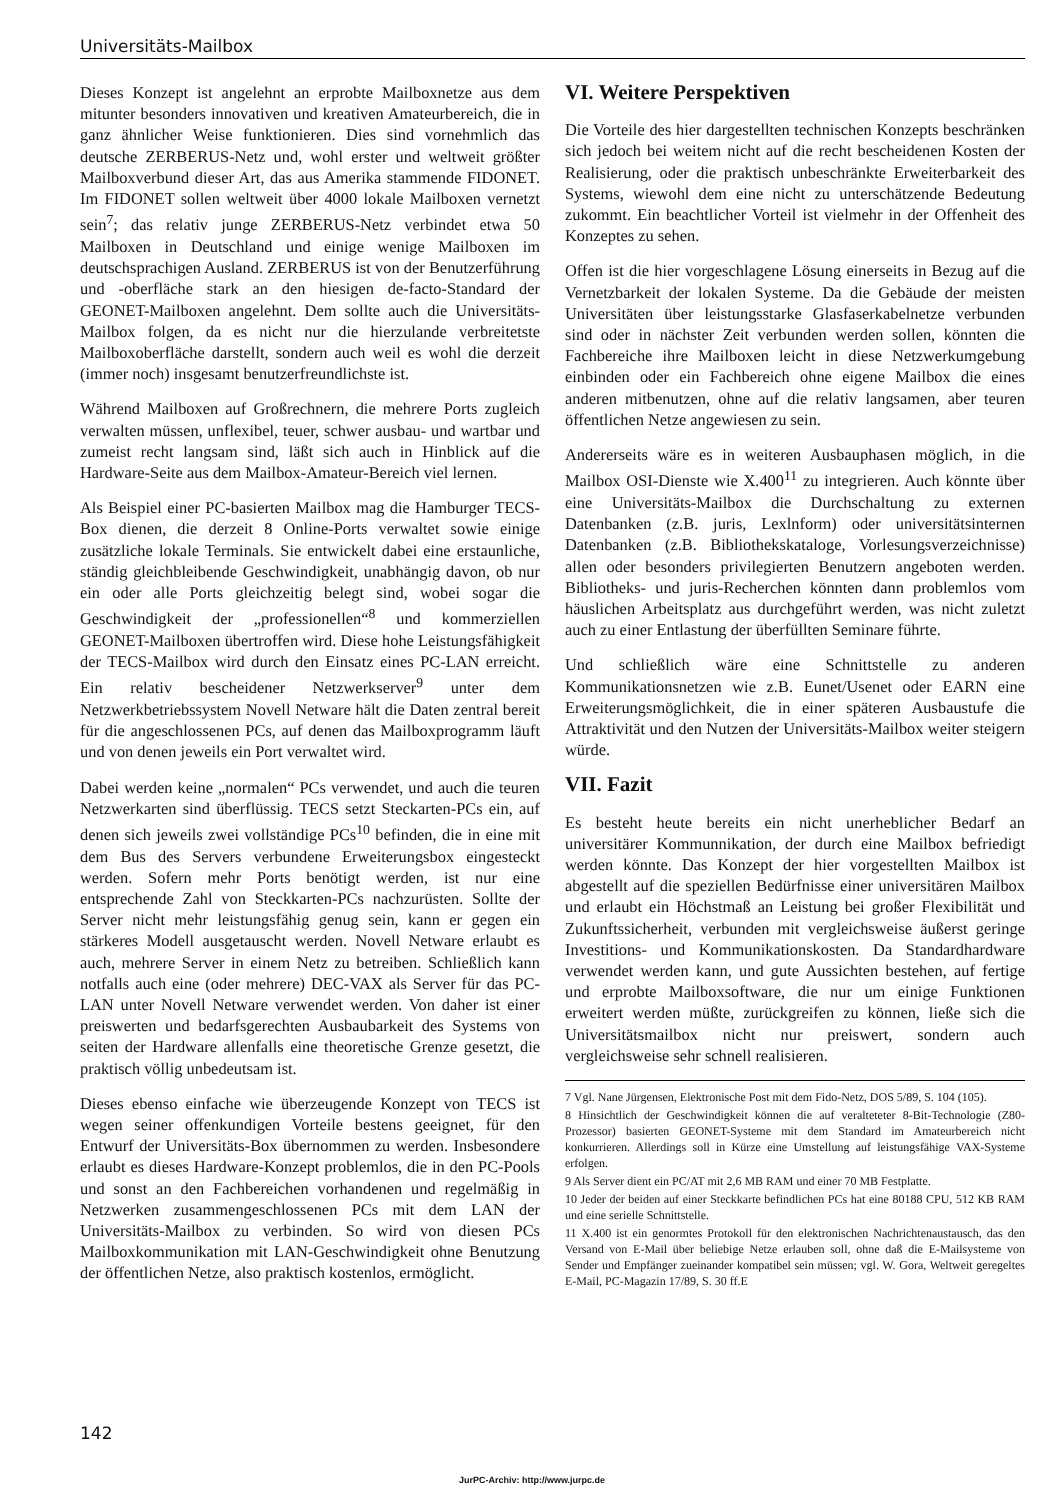Universitäts-Mailbox
Dieses Konzept ist angelehnt an erprobte Mailboxnetze aus dem mitunter besonders innovativen und kreativen Amateurbereich, die in ganz ähnlicher Weise funktionieren. Dies sind vornehmlich das deutsche ZERBERUS-Netz und, wohl erster und weltweit größter Mailboxverbund dieser Art, das aus Amerika stammende FIDONET. Im FIDONET sollen weltweit über 4000 lokale Mailboxen vernetzt sein<sup>7</sup>; das relativ junge ZERBERUS-Netz verbindet etwa 50 Mailboxen in Deutschland und einige wenige Mailboxen im deutschsprachigen Ausland. ZERBERUS ist von der Benutzerführung und -oberfläche stark an den hiesigen de-facto-Standard der GEONET-Mailboxen angelehnt. Dem sollte auch die Universitäts-Mailbox folgen, da es nicht nur die hierzulande verbreitetste Mailboxoberfläche darstellt, sondern auch weil es wohl die derzeit (immer noch) insgesamt benutzerfreundlichste ist.
Während Mailboxen auf Großrechnern, die mehrere Ports zugleich verwalten müssen, unflexibel, teuer, schwer ausbau- und wartbar und zumeist recht langsam sind, läßt sich auch in Hinblick auf die Hardware-Seite aus dem Mailbox-Amateur-Bereich viel lernen.
Als Beispiel einer PC-basierten Mailbox mag die Hamburger TECS-Box dienen, die derzeit 8 Online-Ports verwaltet sowie einige zusätzliche lokale Terminals. Sie entwickelt dabei eine erstaunliche, ständig gleichbleibende Geschwindigkeit, unabhängig davon, ob nur ein oder alle Ports gleichzeitig belegt sind, wobei sogar die Geschwindigkeit der „professionellen“<sup>8</sup> und kommerziellen GEONET-Mailboxen übertroffen wird. Diese hohe Leistungsfähigkeit der TECS-Mailbox wird durch den Einsatz eines PC-LAN erreicht. Ein relativ bescheidener Netzwerkserver<sup>9</sup> unter dem Netzwerkbetriebssystem Novell Netware hält die Daten zentral bereit für die angeschlossenen PCs, auf denen das Mailboxprogramm läuft und von denen jeweils ein Port verwaltet wird.
Dabei werden keine „normalen“ PCs verwendet, und auch die teuren Netzwerkarten sind überflüssig. TECS setzt Steckarten-PCs ein, auf denen sich jeweils zwei vollständige PCs<sup>10</sup> befinden, die in eine mit dem Bus des Servers verbundene Erweiterungsbox eingesteckt werden. Sofern mehr Ports benötigt werden, ist nur eine entsprechende Zahl von Steckkarten-PCs nachzurüsten. Sollte der Server nicht mehr leistungsfähig genug sein, kann er gegen ein stärkeres Modell ausgetauscht werden. Novell Netware erlaubt es auch, mehrere Server in einem Netz zu betreiben. Schließlich kann notfalls auch eine (oder mehrere) DEC-VAX als Server für das PC-LAN unter Novell Netware verwendet werden. Von daher ist einer preiswerten und bedarfsgerechten Ausbaubarkeit des Systems von seiten der Hardware allenfalls eine theoretische Grenze gesetzt, die praktisch völlig unbedeutsam ist.
Dieses ebenso einfache wie überzeugende Konzept von TECS ist wegen seiner offenkundigen Vorteile bestens geeignet, für den Entwurf der Universitäts-Box übernommen zu werden. Insbesondere erlaubt es dieses Hardware-Konzept problemlos, die in den PC-Pools und sonst an den Fachbereichen vorhandenen und regelmäßig in Netzwerken zusammengeschlossenen PCs mit dem LAN der Universitäts-Mailbox zu verbinden. So wird von diesen PCs Mailboxkommunikation mit LAN-Geschwindigkeit ohne Benutzung der öffentlichen Netze, also praktisch kostenlos, ermöglicht.
VI. Weitere Perspektiven
Die Vorteile des hier dargestellten technischen Konzepts beschränken sich jedoch bei weitem nicht auf die recht bescheidenen Kosten der Realisierung, oder die praktisch unbeschränkte Erweiterbarkeit des Systems, wiewohl dem eine nicht zu unterschätzende Bedeutung zukommt. Ein beachtlicher Vorteil ist vielmehr in der Offenheit des Konzeptes zu sehen.
Offen ist die hier vorgeschlagene Lösung einerseits in Bezug auf die Vernetzbarkeit der lokalen Systeme. Da die Gebäude der meisten Universitäten über leistungsstarke Glasfaserkabelnetze verbunden sind oder in nächster Zeit verbunden werden sollen, könnten die Fachbereiche ihre Mailboxen leicht in diese Netzwerkumgebung einbinden oder ein Fachbereich ohne eigene Mailbox die eines anderen mitbenutzen, ohne auf die relativ langsamen, aber teuren öffentlichen Netze angewiesen zu sein.
Andererseits wäre es in weiteren Ausbauphasen möglich, in die Mailbox OSI-Dienste wie X.400<sup>11</sup> zu integrieren. Auch könnte über eine Universitäts-Mailbox die Durchschaltung zu externen Datenbanken (z.B. juris, Lexlnform) oder universitätsinternen Datenbanken (z.B. Bibliothekskataloge, Vorlesungsverzeichnisse) allen oder besonders privilegierten Benutzern angeboten werden. Bibliotheks- und juris-Recherchen könnten dann problemlos vom häuslichen Arbeitsplatz aus durchgeführt werden, was nicht zuletzt auch zu einer Entlastung der überfüllten Seminare führte.
Und schließlich wäre eine Schnittstelle zu anderen Kommunikationsnetzen wie z.B. Eunet/Usenet oder EARN eine Erweiterungsmöglichkeit, die in einer späteren Ausbaustufe die Attraktivität und den Nutzen der Universitäts-Mailbox weiter steigern würde.
VII. Fazit
Es besteht heute bereits ein nicht unerheblicher Bedarf an universitärer Kommunnikation, der durch eine Mailbox befriedigt werden könnte. Das Konzept der hier vorgestellten Mailbox ist abgestellt auf die speziellen Bedürfnisse einer universitären Mailbox und erlaubt ein Höchstmaß an Leistung bei großer Flexibilität und Zukunftssicherheit, verbunden mit vergleichsweise äußerst geringe Investitions- und Kommunikationskosten. Da Standardhardware verwendet werden kann, und gute Aussichten bestehen, auf fertige und erprobte Mailboxsoftware, die nur um einige Funktionen erweitert werden müßte, zurückgreifen zu können, ließe sich die Universitätsmailbox nicht nur preiswert, sondern auch vergleichsweise sehr schnell realisieren.
7 Vgl. Nane Jürgensen, Elektronische Post mit dem Fido-Netz, DOS 5/89, S. 104 (105).
8 Hinsichtlich der Geschwindigkeit können die auf veralteteter 8-Bit-Technologie (Z80-Prozessor) basierten GEONET-Systeme mit dem Standard im Amateurbereich nicht konkurrieren. Allerdings soll in Kürze eine Umstellung auf leistungsfähige VAX-Systeme erfolgen.
9 Als Server dient ein PC/AT mit 2,6 MB RAM und einer 70 MB Festplatte.
10 Jeder der beiden auf einer Steckkarte befindlichen PCs hat eine 80188 CPU, 512 KB RAM und eine serielle Schnittstelle.
11 X.400 ist ein genormtes Protokoll für den elektronischen Nachrichtenaustausch, das den Versand von E-Mail über beliebige Netze erlauben soll, ohne daß die E-Mailsysteme von Sender und Empfänger zueinander kompatibel sein müssen; vgl. W. Gora, Weltweit geregeltes E-Mail, PC-Magazin 17/89, S. 30 ff.E
142
JurPC-Archiv: http://www.jurpc.de